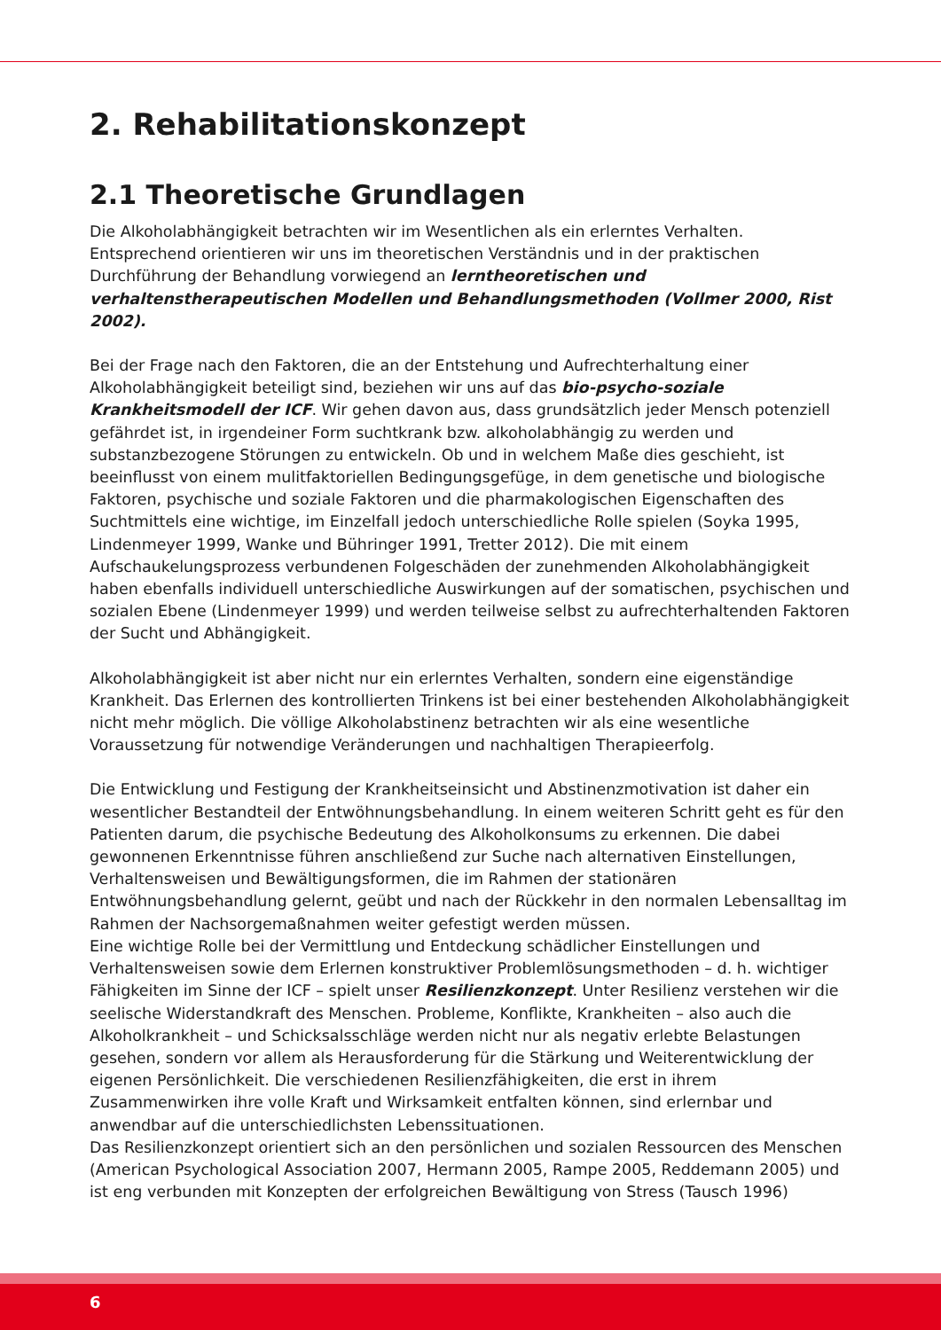2. Rehabilitationskonzept
2.1 Theoretische Grundlagen
Die Alkoholabhängigkeit betrachten wir im Wesentlichen als ein erlerntes Verhalten. Entsprechend orientieren wir uns im theoretischen Verständnis und in der praktischen Durchführung der Behandlung vorwiegend an lerntheoretischen und verhaltenstherapeutischen Modellen und Behandlungsmethoden (Vollmer 2000, Rist 2002).
Bei der Frage nach den Faktoren, die an der Entstehung und Aufrechterhaltung einer Alkoholabhängigkeit beteiligt sind, beziehen wir uns auf das bio-psycho-soziale Krankheitsmodell der ICF. Wir gehen davon aus, dass grundsätzlich jeder Mensch potenziell gefährdet ist, in irgendeiner Form suchtkrank bzw. alkoholabhängig zu werden und substanzbezogene Störungen zu entwickeln. Ob und in welchem Maße dies geschieht, ist beeinflusst von einem mulitfaktoriellen Bedingungsgefüge, in dem genetische und biologische Faktoren, psychische und soziale Faktoren und die pharmakologischen Eigenschaften des Suchtmittels eine wichtige, im Einzelfall jedoch unterschiedliche Rolle spielen (Soyka 1995, Lindenmeyer 1999, Wanke und Bühringer 1991, Tretter 2012). Die mit einem Aufschaukelungsprozess verbundenen Folgeschäden der zunehmenden Alkoholabhängigkeit haben ebenfalls individuell unterschiedliche Auswirkungen auf der somatischen, psychischen und sozialen Ebene (Lindenmeyer 1999) und werden teilweise selbst zu aufrechterhaltenden Faktoren der Sucht und Abhängigkeit.
Alkoholabhängigkeit ist aber nicht nur ein erlerntes Verhalten, sondern eine eigenständige Krankheit. Das Erlernen des kontrollierten Trinkens ist bei einer bestehenden Alkoholabhängigkeit nicht mehr möglich. Die völlige Alkoholabstinenz betrachten wir als eine wesentliche Voraussetzung für notwendige Veränderungen und nachhaltigen Therapieerfolg.
Die Entwicklung und Festigung der Krankheitseinsicht und Abstinenzmotivation ist daher ein wesentlicher Bestandteil der Entwöhnungsbehandlung. In einem weiteren Schritt geht es für den Patienten darum, die psychische Bedeutung des Alkoholkonsums zu erkennen. Die dabei gewonnenen Erkenntnisse führen anschließend zur Suche nach alternativen Einstellungen, Verhaltensweisen und Bewältigungsformen, die im Rahmen der stationären Entwöhnungsbehandlung gelernt, geübt und nach der Rückkehr in den normalen Lebensalltag im Rahmen der Nachsorgemaßnahmen weiter gefestigt werden müssen.
Eine wichtige Rolle bei der Vermittlung und Entdeckung schädlicher Einstellungen und Verhaltensweisen sowie dem Erlernen konstruktiver Problemlösungsmethoden – d. h. wichtiger Fähigkeiten im Sinne der ICF – spielt unser Resilienzkonzept. Unter Resilienz verstehen wir die seelische Widerstandkraft des Menschen. Probleme, Konflikte, Krankheiten – also auch die Alkoholkrankheit – und Schicksalsschläge werden nicht nur als negativ erlebte Belastungen gesehen, sondern vor allem als Herausforderung für die Stärkung und Weiterentwicklung der eigenen Persönlichkeit. Die verschiedenen Resilienzfähigkeiten, die erst in ihrem Zusammenwirken ihre volle Kraft und Wirksamkeit entfalten können, sind erlernbar und anwendbar auf die unterschiedlichsten Lebenssituationen.
Das Resilienzkonzept orientiert sich an den persönlichen und sozialen Ressourcen des Menschen (American Psychological Association 2007, Hermann 2005, Rampe 2005, Reddemann 2005) und ist eng verbunden mit Konzepten der erfolgreichen Bewältigung von Stress (Tausch 1996)
6